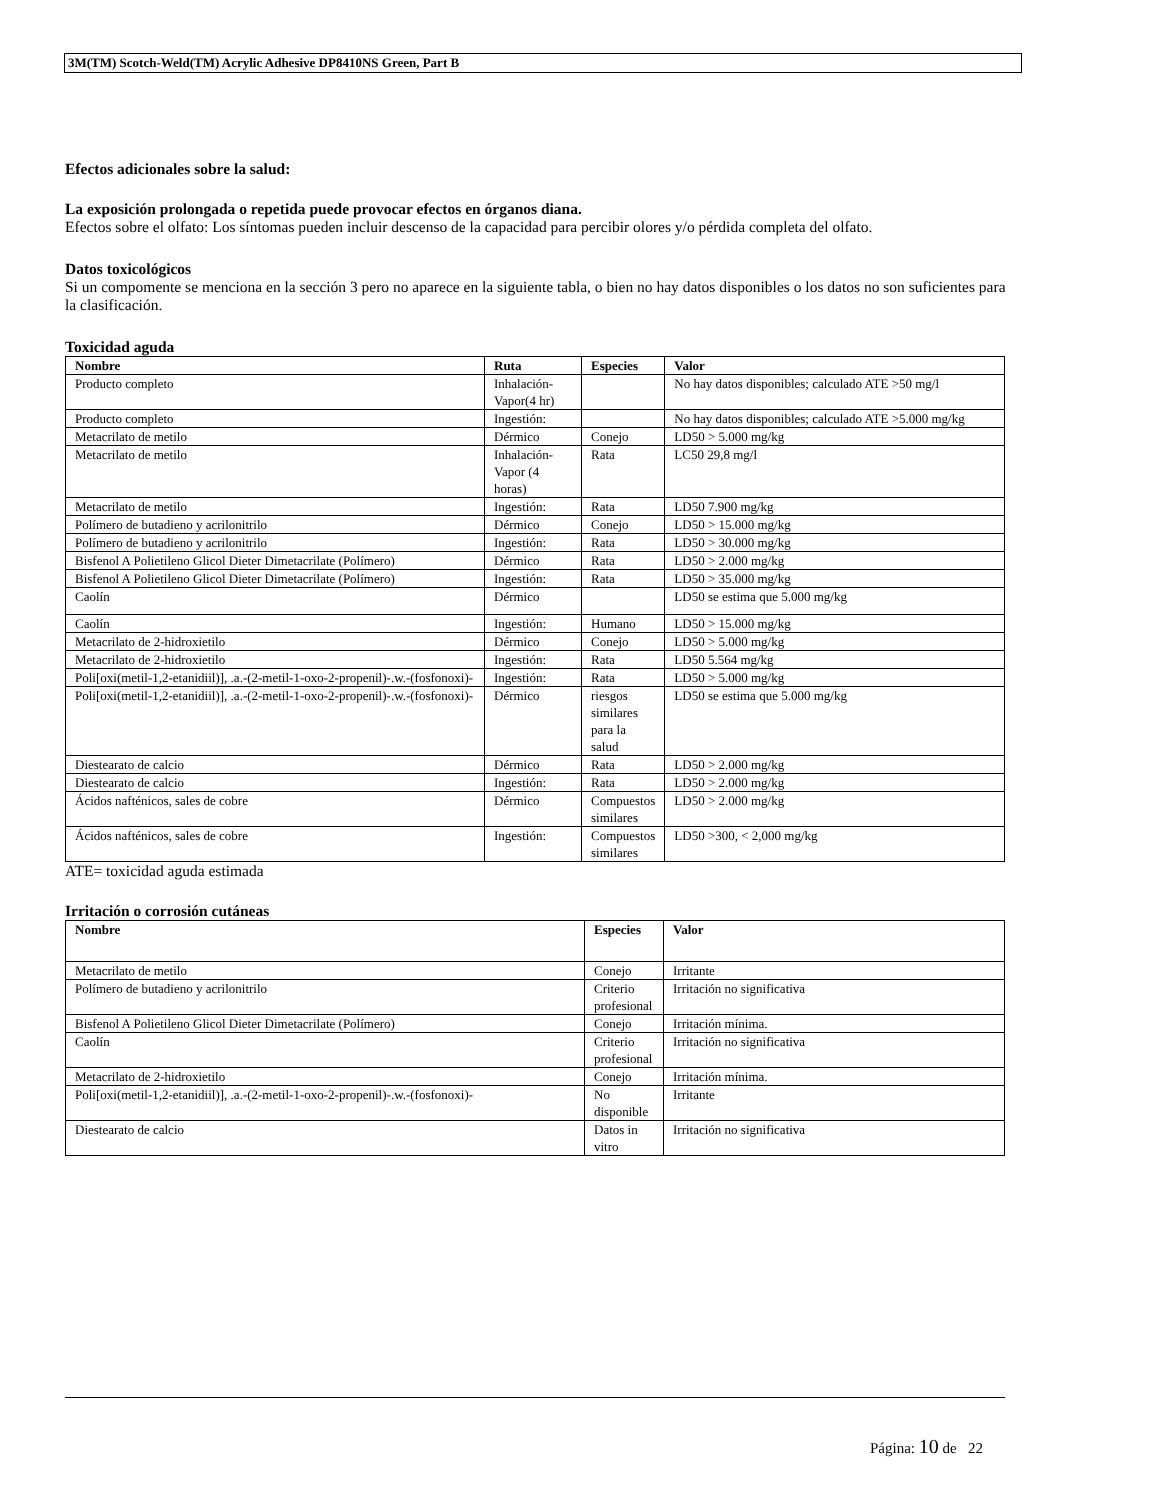3M(TM) Scotch-Weld(TM) Acrylic Adhesive DP8410NS Green, Part B
Efectos adicionales sobre la salud:
La exposición prolongada o repetida puede provocar efectos en órganos diana.
Efectos sobre el olfato: Los síntomas pueden incluir descenso de la capacidad para percibir olores y/o pérdida completa del olfato.
Datos toxicológicos
Si un compomente se menciona en la sección 3 pero no aparece en la siguiente tabla, o bien no hay datos disponibles o los datos no son suficientes para la clasificación.
Toxicidad aguda
| Nombre | Ruta | Especies | Valor |
| --- | --- | --- | --- |
| Producto completo | Inhalación-Vapor(4 hr) | | No hay datos disponibles; calculado ATE >50 mg/l |
| Producto completo | Ingestión: | | No hay datos disponibles; calculado ATE >5.000 mg/kg |
| Metacrilato de metilo | Dérmico | Conejo | LD50 > 5.000 mg/kg |
| Metacrilato de metilo | Inhalación-Vapor (4 horas) | Rata | LC50 29,8 mg/l |
| Metacrilato de metilo | Ingestión: | Rata | LD50 7.900 mg/kg |
| Polímero de butadieno y acrilonitrilo | Dérmico | Conejo | LD50 > 15.000 mg/kg |
| Polímero de butadieno y acrilonitrilo | Ingestión: | Rata | LD50 > 30.000 mg/kg |
| Bisfenol A Polietileno Glicol Dieter Dimetacrilate (Polímero) | Dérmico | Rata | LD50 > 2.000 mg/kg |
| Bisfenol A Polietileno Glicol Dieter Dimetacrilate (Polímero) | Ingestión: | Rata | LD50 > 35.000 mg/kg |
| Caolín | Dérmico | | LD50 se estima que 5.000 mg/kg |
| Caolín | Ingestión: | Humano | LD50 > 15.000 mg/kg |
| Metacrilato de 2-hidroxietilo | Dérmico | Conejo | LD50 > 5.000 mg/kg |
| Metacrilato de 2-hidroxietilo | Ingestión: | Rata | LD50 5.564 mg/kg |
| Poli[oxi(metil-1,2-etanidiil)], .a.-(2-metil-1-oxo-2-propenil)-.w.-(fosfonoxi)- | Ingestión: | Rata | LD50 > 5.000 mg/kg |
| Poli[oxi(metil-1,2-etanidiil)], .a.-(2-metil-1-oxo-2-propenil)-.w.-(fosfonoxi)- | Dérmico | riesgos similares para la salud | LD50 se estima que 5.000 mg/kg |
| Diestearato de calcio | Dérmico | Rata | LD50 > 2.000 mg/kg |
| Diestearato de calcio | Ingestión: | Rata | LD50 > 2.000 mg/kg |
| Ácidos nafténicos, sales de cobre | Dérmico | Compuestos similares | LD50 > 2.000 mg/kg |
| Ácidos nafténicos, sales de cobre | Ingestión: | Compuestos similares | LD50 >300, < 2,000 mg/kg |
ATE= toxicidad aguda estimada
Irritación o corrosión cutáneas
| Nombre | Especies | Valor |
| --- | --- | --- |
| Metacrilato de metilo | Conejo | Irritante |
| Polímero de butadieno y acrilonitrilo | Criterio profesional | Irritación no significativa |
| Bisfenol A Polietileno Glicol Dieter Dimetacrilate (Polímero) | Conejo | Irritación mínima. |
| Caolín | Criterio profesional | Irritación no significativa |
| Metacrilato de 2-hidroxietilo | Conejo | Irritación mínima. |
| Poli[oxi(metil-1,2-etanidiil)], .a.-(2-metil-1-oxo-2-propenil)-.w.-(fosfonoxi)- | No disponible | Irritante |
| Diestearato de calcio | Datos in vitro | Irritación no significativa |
Página: 10 de 22